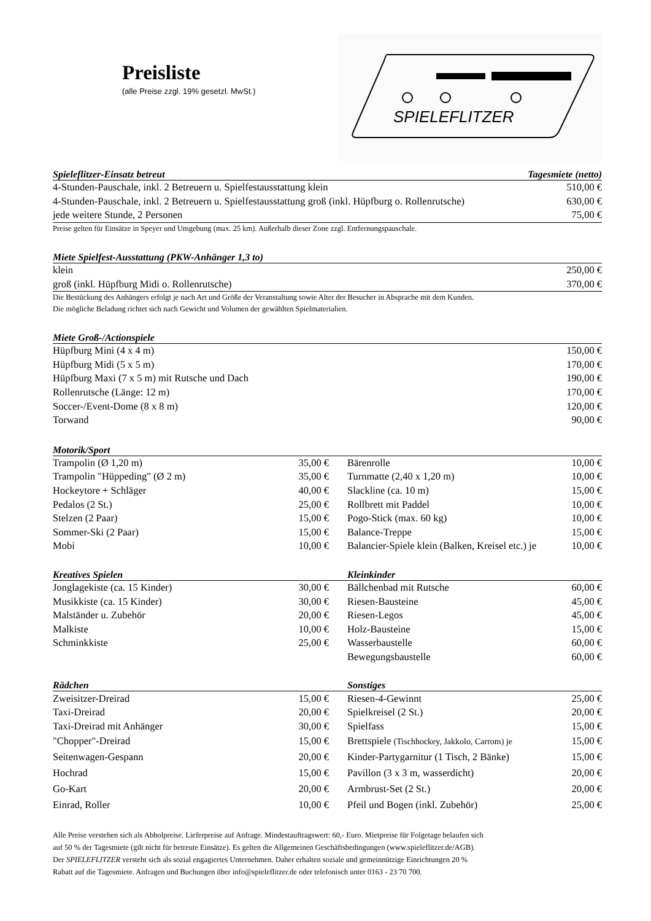Preisliste
(alle Preise zzgl. 19% gesetzl. MwSt.)
SPIELEFLITZER
| Spieleflitzer-Einsatz betreut | Tagesmiete (netto) |
| --- | --- |
| 4-Stunden-Pauschale, inkl. 2 Betreuern u. Spielfestausstattung klein | 510,00 € |
| 4-Stunden-Pauschale, inkl. 2 Betreuern u. Spielfestausstattung groß (inkl. Hüpfburg o. Rollenrutsche) | 630,00 € |
| jede weitere Stunde, 2 Personen | 75,00 € |
Preise gelten für Einsätze in Speyer und Umgebung (max. 25 km). Außerhalb dieser Zone zzgl. Entfernungspauschale.
| Miete Spielfest-Ausstattung (PKW-Anhänger 1,3 to) | |
| --- | --- |
| klein | 250,00 € |
| groß (inkl. Hüpfburg Midi o. Rollenrutsche) | 370,00 € |
Die Bestückung des Anhängers erfolgt je nach Art und Größe der Veranstaltung sowie Alter der Besucher in Absprache mit dem Kunden.
Die mögliche Beladung richtet sich nach Gewicht und Volumen der gewählten Spielmaterialien.
| Miete Groß-/Actionspiele | |
| --- | --- |
| Hüpfburg Mini (4 x 4 m) | 150,00 € |
| Hüpfburg Midi (5 x 5 m) | 170,00 € |
| Hüpfburg Maxi (7 x 5 m) mit Rutsche und Dach | 190,00 € |
| Rollenrutsche (Länge: 12 m) | 170,00 € |
| Soccer-/Event-Dome (8 x 8 m) | 120,00 € |
| Torwand | 90,00 € |
| Motorik/Sport | | | | |
| --- | --- | --- | --- | --- |
| Trampolin (Ø 1,20 m) | 35,00 € | | Bärenrolle | 10,00 € |
| Trampolin "Hüppeding" (Ø 2 m) | 35,00 € | | Turnmatte (2,40 x 1,20 m) | 10,00 € |
| Hockeytore + Schläger | 40,00 € | | Slackline (ca. 10 m) | 15,00 € |
| Pedalos (2 St.) | 25,00 € | | Rollbrett mit Paddel | 10,00 € |
| Stelzen (2 Paar) | 15,00 € | | Pogo-Stick (max. 60 kg) | 10,00 € |
| Sommer-Ski (2 Paar) | 15,00 € | | Balance-Treppe | 15,00 € |
| Mobi | 10,00 € | | Balancier-Spiele klein (Balken, Kreisel etc.) je | 10,00 € |
| Kreatives Spielen | | | Kleinkinder | |
| Jonglagekiste (ca. 15 Kinder) | 30,00 € | | Bällchenbad mit Rutsche | 60,00 € |
| Musikkiste (ca. 15 Kinder) | 30,00 € | | Riesen-Bausteine | 45,00 € |
| Malständer u. Zubehör | 20,00 € | | Riesen-Legos | 45,00 € |
| Malkiste | 10,00 € | | Holz-Bausteine | 15,00 € |
| Schminkkiste | 25,00 € | | Wasserbaustelle | 60,00 € |
| | | | Bewegungsbaustelle | 60,00 € |
| Rädchen | | | Sonstiges | |
| Zweisitzer-Dreirad | 15,00 € | | Riesen-4-Gewinnt | 25,00 € |
| Taxi-Dreirad | 20,00 € | | Spielkreisel (2 St.) | 20,00 € |
| Taxi-Dreirad mit Anhänger | 30,00 € | | Spielfass | 15,00 € |
| "Chopper"-Dreirad | 15,00 € | | Brettspiele (Tischhockey, Jakkolo, Carrom) je | 15,00 € |
| Seitenwagen-Gespann | 20,00 € | | Kinder-Partygarnitur (1 Tisch, 2 Bänke) | 15,00 € |
| Hochrad | 15,00 € | | Pavillon (3 x 3 m, wasserdicht) | 20,00 € |
| Go-Kart | 20,00 € | | Armbrust-Set (2 St.) | 20,00 € |
| Einrad, Roller | 10,00 € | | Pfeil und Bogen (inkl. Zubehör) | 25,00 € |
Alle Preise verstehen sich als Abholpreise. Lieferpreise auf Anfrage. Mindestauftragswert: 60,- Euro. Mietpreise für Folgetage belaufen sich
auf 50 % der Tagesmiete (gilt nicht für betreute Einsätze). Es gelten die Allgemeinen Geschäftsbedingungen (www.spieleflitzer.de/AGB).
Der SPIELEFLITZER versteht sich als sozial engagiertes Unternehmen. Daher erhalten soziale und gemeinnützige Einrichtungen 20 %
Rabatt auf die Tagesmiete. Anfragen und Buchungen über info@spieleflitzer.de oder telefonisch unter 0163 - 23 70 700.